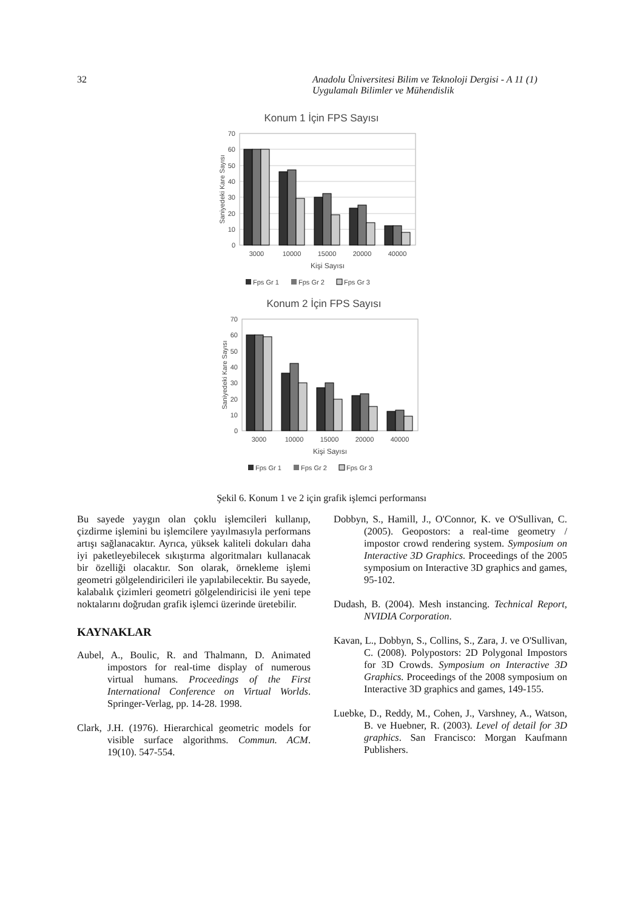32 Anadolu Üniversitesi Bilim ve Teknoloji Dergisi - A 11 (1)
Uygulamalı Bilimler ve Mühendislik
Konum 1 İçin FPS Sayısı
70
60
50
40
30
20
10
0
Saniyedeki Kare Sayısı
3000
10000
15000
20000
40000
Kişi Sayısı
Fps Gr 1
Fps Gr 2
Fps Gr 3
Konum 2 İçin FPS Sayısı
70
60
50
40
30
20
10
0
Saniyedeki Kare Sayısı
3000
10000
15000
20000
40000
Kişi Sayısı
Fps Gr 1
Fps Gr 2
Fps Gr 3
Şekil 6. Konum 1 ve 2 için grafik işlemci performansı
Bu sayede yaygın olan çoklu işlemcileri kullanıp, çizdirme işlemini bu işlemcilere yayılmasıyla performans artışı sağlanacaktır. Ayrıca, yüksek kaliteli dokuları daha iyi paketleyebilecek sıkıştırma algoritmaları kullanacak bir özelliği olacaktır. Son olarak, örnekleme işlemi geometri gölgelendiricileri ile yapılabilecektir. Bu sayede, kalabalık çizimleri geometri gölgelendiricisi ile yeni tepe noktalarını doğrudan grafik işlemci üzerinde üretebilir.
KAYNAKLAR
Aubel, A., Boulic, R. and Thalmann, D. Animated impostors for real-time display of numerous virtual humans. Proceedings of the First International Conference on Virtual Worlds. Springer-Verlag, pp. 14-28. 1998.
Clark, J.H. (1976). Hierarchical geometric models for visible surface algorithms. Commun. ACM. 19(10). 547-554.
Dobbyn, S., Hamill, J., O'Connor, K. ve O'Sullivan, C. (2005). Geopostors: a real-time geometry / impostor crowd rendering system. Symposium on Interactive 3D Graphics. Proceedings of the 2005 symposium on Interactive 3D graphics and games, 95-102.
Dudash, B. (2004). Mesh instancing. Technical Report, NVIDIA Corporation.
Kavan, L., Dobbyn, S., Collins, S., Zara, J. ve O'Sullivan, C. (2008). Polypostors: 2D Polygonal Impostors for 3D Crowds. Symposium on Interactive 3D Graphics. Proceedings of the 2008 symposium on Interactive 3D graphics and games, 149-155.
Luebke, D., Reddy, M., Cohen, J., Varshney, A., Watson, B. ve Huebner, R. (2003). Level of detail for 3D graphics. San Francisco: Morgan Kaufmann Publishers.